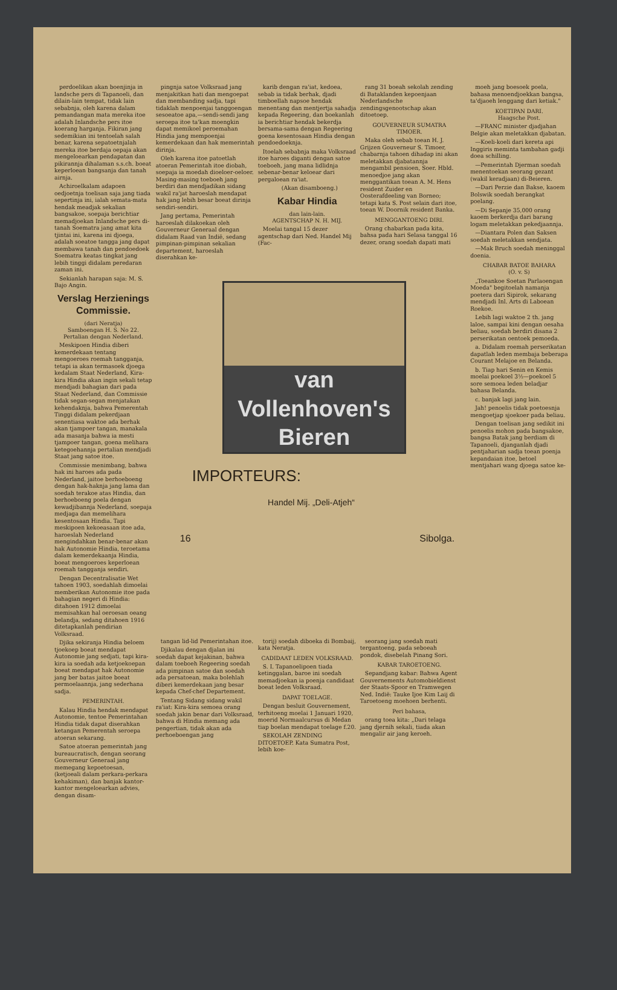perdoelikan akan boenjinja in landsche pers di Tapanoeli, dan dilain-lain tempat, tidak lain sebabnja, oleh karena dalam pemandangan mata mereka itoe adalah Inlandsche pers itoe koerang harganja. Fikiran jang sedemikian ini tentoelah salah benar, karena sepatoetnjalah mereka itoe berdaja oepaja akan mengeloearkan pendapatan dan pikirannja dihalaman s.s.ch. boeat keperloean bangsanja dan tanah airnja.
Achiroelkalam adapoen oedjoetnja toelisan saja jang tiada sepertinja ini, ialah semata-mata hendak meadjak sekalian bangsakoe, soepaja berichtiar memadjoekan Inlandsche pers di-tanah Soematra jang amat kita tjintai ini, karena ini djoega, adalah soeatoe tangga jang dapat membawa tanah dan pendoedoek Soematra keatas tingkat jang lebih tinggi didalam peredaran zaman ini.
Sekianlah harapan saja: M. S. Bajo Angin.
Verslag Herzienings Commissie.
(dari Neratja)
Samboengan H. S. No 22.
Pertalian dengan Nederland.
Meskipoen Hindia diberi kemerdekaan tentang mengoeroes roemah tangganja, tetapi ia akan termasoek djoega kedalam Staat Nederland, Kira-kira Hindia akan ingin sekali tetap mendjadi bahagian dari pada Staat Nederland, dan Commissie tidak segan-segan menjatakan kehendaknja, bahwa Pemerentah Tinggi didalam pekerdjaan senentiasa waktoe ada berhak akan tjampoer tangan, manakala ada masanja bahwa ia mesti tjampoer tangan, goena melihara ketegoehannja pertalian mendjadi Staat jang satoe itoe.
Commissie menimbang, bahwa hak ini haroes ada pada Nederland, jaitoe berhoeboeng dengan hak-haknja jang lama dan soedah terakoe atas Hindia, dan berhoeboeng poela dengan kewadjibannja Nederland, soepaja medjaga dan memelihara kesentosaan Hindia. Tapi meskipoen kekoeasaan itoe ada, haroeslah Nederland mengindahkan benar-benar akan hak Autonomie Hindia, teroetama dalam kemerdekaanja Hindia, boeat mengoeroes keperloean roemah tangganja sendiri.
Dengan Decentralisatie Wet tahoen 1903, soedahlah dimoelai memberikan Autonomie itoe pada bahagian negeri di Hindia: ditahoen 1912 dimoelai memisahkan hal oeroesan oeang belandja, sedang ditahoen 1916 ditetapkanlah pendirian Volksraad.
Djika sekiranja Hindia beloem tjoekoep boeat mendapat Autonomie jang sedjati, tapi kira-kira ia soedah ada ketjoekoepan boeat mendapat hak Autonomie jang ber batas jaitoe boeat permoelaannja, jang sederhana sadja.
PEMERINTAH.
Kalau Hindia hendak mendapat Autonomie, tentoe Pemerintahan Hindia tidak dapat diserahkan ketangan Pemerentah seroepa atoeran sekarang.
Satoe atoeran pemerintah jang bureaucratisch, dengan seorang Gouverneur Generaal jang memegang kepoetoesan, (ketjoeali dalam perkara-perkara kehakiman), dan banjak kantor-kantor mengeloearkan advies, dengan disam-
pingnja satoe Volksraad jang menjakitkan hati dan mengoepat dan membanding sadja, tapi tidaklah menpoenjai tanggoengan sesoeatoe apa,—sendi-sendi jang seroepa itoe ta'kan moengkin dapat memikoel peroemahan Hindia jang mempoenjai kemerdekaan dan hak memerintah dirinja.
Oleh karena itoe patoetlah atoeran Pemerintah itoe diobah, soepaja ia moedah dioeloer-oeloer. Masing-masing toeboeh jang berdiri dan mendjadikan sidang wakil ra'jat haroeslah mendapat hak jang lebih besar boeat dirinja sendiri-sendiri.
Jang pertama, Pemerintah haroeslah dilakoekan oleh Gouverneur Generaal dengan didalam Raad van Indië, sedang pimpinan-pimpinan sekalian departement, haroeslah diserahkan ke-
karib dengan ra'iat, kedoea, sebab ia tidak berhak, djadi timboellah napsoe hendak menentang dan mentjertja sahadja kepada Regeering, dan boekanlah ia berichtiar hendak bekerdja bersama-sama dengan Regeering goena kesentosaan Hindia dengan pendoedoeknja.
Itoelah sebabnja maka Volksraad itoe haroes diganti dengan satoe toeboeh, jang mana lidlidnja sebenar-benar keloear dari pergaloean ra'iat.
(Akan disamboeng.)
Kabar Hindia
dan lain-lain.
AGENTSCHAP N. H. MIJ.
Moelai tangal 15 dezer agentschap dari Ned. Handel Mij (Fac-
rang 31 boeah sekolah zending di Bataklanden kepoenjaan Nederlandsche zendingsgenootschap akan ditoetoep.
GOUVERNEUR SUMATRA TIMOER.
Maka oleh sebab toean H. J. Grijzen Gouverneur S. Timoer, chabarnja tahoen dihadap ini akan meletakkan djabatannja mengambil pensioen, Soer. Hbld. menoedjoe jang akan menggantikan toean A. M. Hens resident Zuider en Oosterafdeeling van Borneo; tetapi kata S. Post selain dari itoe, toean W. Doornik resident Banka.
MENGGANTOENG DIRI.
Orang chabarkan pada kita, bahsa pada hari Selasa tanggal 16 dezer, orang soedah dapati mati
van Vollenhoven's Bieren
IMPORTEURS:
Handel Mij. „Deli-Atjeh“
16 Sibolga.
tangan lid-lid Pemerintahan itoe.
Djikalau dengan djalan ini soedah dapat kejakinan, bahwa dalam toeboeh Regeering soedah ada pimpinan satoe dan soedah ada persatoean, maka bolehlah diberi kemerdekaan jang besar kepada Chef-chef Departement.
Tentang Sidang sidang wakil ra'iat: Kira-kira semoea orang soedah jakin benar dari Volksraad, bahwa di Hindia memang ada pengertian, tidak akan ada perhoeboengan jang
torij) soedah diboeka di Bombaij, kata Neratja.
CADIDAAT LEDEN VOLKSRAAD.
S. I. Tapanoelipoen tiada ketinggalan, baroe ini soedah memadjoekan ia poenja candidaat boeat leden Volksraad.
DAPAT TOELAGE.
Dengan besluit Gouvernement, terhitoeng moelai 1 Januari 1920, moerid Normaalcursus di Medan tiap boelan mendapat toelage f.20.
SEKOLAH ZENDING DITOETOEP. Kata Sumatra Post, lebih koe-
seorang jang soedah mati tergantoeng, pada seboeah pondok, disebelah Pinang Sori.
KABAR TAROETOENG.
Sepandjang kabar: Bahwa Agent Gouvernements Automobieldienst der Staats-Spoor en Tramwegen Ned. Indië: Tauke Ijoe Kim Laij di Taroetoeng moehoen berhenti.
Peri bahasa,
orang toea kita: „Dari telaga jang djernih sekali, tiada akan mengalir air jang keroeh.
moeh jang boesoek poela, bahasa menoendjoekkan bangsa, ta'djaoeh lenggang dari ketiak."
KOETIPAN DARI.
Haagsche Post.
—FRANC minister djadjahan Belgie akan meletakkan djabatan.
—Koeli-koeli dari kereta api Inggiris meminta tambahan gadji doea schilling.
—Pemerintah Djerman soedah menentoekan seorang gezant (wakil keradjaan) di-Beieren.
—Dari Perzie dan Bakse, kaoem Bolswik soedah berangkat poelang.
—Di Sepanje 35,000 orang kaoem berkerdja dari barang logam meletakkan pekedjaannja.
—Diantara Polen dan Saksen soedah meletakkan sendjata.
—Mak Bruch soedah meninggal doenia.
CHABAR BATOE BAHARA
(O. v. S)
„Toeankoe Soetan Parlaoengan Moeda" begitoelah namanja poetera dari Sipirok, sekarang mendjadi Inl. Arts di Laboean Roekoe.
Lebih lagi waktoe 2 th. jang laloe, sampai kini dengan oesaha beliau, soedah berdiri disana 2 perserikatan oentoek pemoeda.
a. Didalam roemah perserikatan dapatlah leden membaja beberapa Courant Melajoe en Belanda.
b. Tiap hari Senin en Kemis moelai poekoel 3½—poekoel 5 sore semoea leden beladjar bahasa Belanda.
c. banjak lagi jang lain.
Jah! penoelis tidak poetoesnja mengoetjap sjoekoer pada beliau.
Dengan toelisan jang sedikit ini penoelis mohon pada bangsakoe, bangsa Batak jang berdiam di Tapanoeli, djanganlah djadi pentjaharian sadja toean poenja kepandaian itoe, betoel mentjahari wang djoega satoe ke-